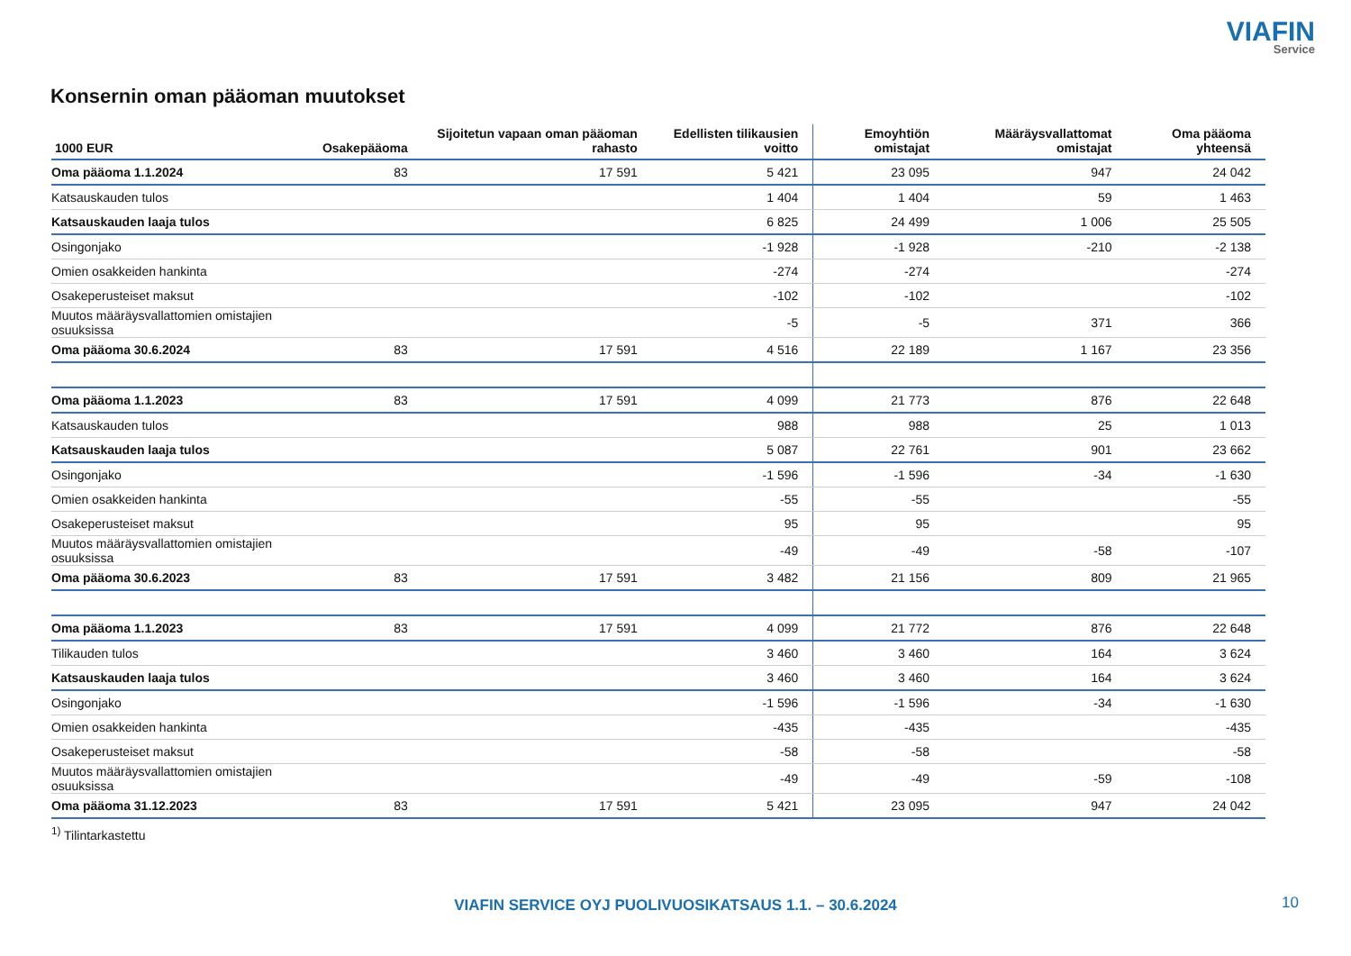VIAFIN
Service
Konsernin oman pääoman muutokset
| 1000 EUR | Osakepääoma | Sijoitetun vapaan oman pääoman rahasto | Edellisten tilikausien voitto | Emoyhtiön omistajat | Määräysvallattomat omistajat | Oma pääoma yhteensä |
| --- | --- | --- | --- | --- | --- | --- |
| Oma pääoma 1.1.2024 | 83 | 17 591 | 5 421 | 23 095 | 947 | 24 042 |
| Katsauskauden tulos | | | 1 404 | 1 404 | 59 | 1 463 |
| Katsauskauden laaja tulos | | | 6 825 | 24 499 | 1 006 | 25 505 |
| Osingonjako | | | -1 928 | -1 928 | -210 | -2 138 |
| Omien osakkeiden hankinta | | | -274 | -274 | | -274 |
| Osakeperusteiset maksut | | | -102 | -102 | | -102 |
| Muutos määräysvallattomien omistajien osuuksissa | | | -5 | -5 | 371 | 366 |
| Oma pääoma 30.6.2024 | 83 | 17 591 | 4 516 | 22 189 | 1 167 | 23 356 |
| Oma pääoma 1.1.2023 | 83 | 17 591 | 4 099 | 21 773 | 876 | 22 648 |
| Katsauskauden tulos | | | 988 | 988 | 25 | 1 013 |
| Katsauskauden laaja tulos | | | 5 087 | 22 761 | 901 | 23 662 |
| Osingonjako | | | -1 596 | -1 596 | -34 | -1 630 |
| Omien osakkeiden hankinta | | | -55 | -55 | | -55 |
| Osakeperusteiset maksut | | | 95 | 95 | | 95 |
| Muutos määräysvallattomien omistajien osuuksissa | | | -49 | -49 | -58 | -107 |
| Oma pääoma 30.6.2023 | 83 | 17 591 | 3 482 | 21 156 | 809 | 21 965 |
| Oma pääoma 1.1.2023 | 83 | 17 591 | 4 099 | 21 772 | 876 | 22 648 |
| Tilikauden tulos | | | 3 460 | 3 460 | 164 | 3 624 |
| Katsauskauden laaja tulos | | | 3 460 | 3 460 | 164 | 3 624 |
| Osingonjako | | | -1 596 | -1 596 | -34 | -1 630 |
| Omien osakkeiden hankinta | | | -435 | -435 | | -435 |
| Osakeperusteiset maksut | | | -58 | -58 | | -58 |
| Muutos määräysvallattomien omistajien osuuksissa | | | -49 | -49 | -59 | -108 |
| Oma pääoma 31.12.2023 | 83 | 17 591 | 5 421 | 23 095 | 947 | 24 042 |
<sup>1)</sup> Tilintarkastettu
VIAFIN SERVICE OYJ PUOLIVUOSIKATSAUS 1.1. – 30.6.2024 10